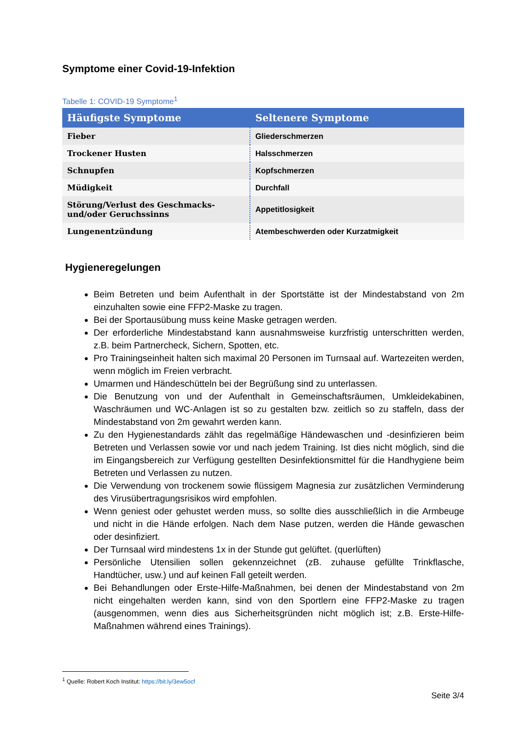Symptome einer Covid-19-Infektion
Tabelle 1: COVID-19 Symptome<sup>1</sup>
| Häufigste Symptome | Seltenere Symptome |
| --- | --- |
| Fieber | Gliederschmerzen |
| Trockener Husten | Halsschmerzen |
| Schnupfen | Kopfschmerzen |
| Müdigkeit | Durchfall |
| Störung/Verlust des Geschmacks- und/oder Geruchssinns | Appetitlosigkeit |
| Lungenentzündung | Atembeschwerden oder Kurzatmigkeit |
Hygieneregelungen
Beim Betreten und beim Aufenthalt in der Sportstätte ist der Mindestabstand von 2m einzuhalten sowie eine FFP2-Maske zu tragen.
Bei der Sportausübung muss keine Maske getragen werden.
Der erforderliche Mindestabstand kann ausnahmsweise kurzfristig unterschritten werden, z.B. beim Partnercheck, Sichern, Spotten, etc.
Pro Trainingseinheit halten sich maximal 20 Personen im Turnsaal auf. Wartezeiten werden, wenn möglich im Freien verbracht.
Umarmen und Händeschütteln bei der Begrüßung sind zu unterlassen.
Die Benutzung von und der Aufenthalt in Gemeinschaftsräumen, Umkleidekabinen, Waschräumen und WC-Anlagen ist so zu gestalten bzw. zeitlich so zu staffeln, dass der Mindestabstand von 2m gewahrt werden kann.
Zu den Hygienestandards zählt das regelmäßige Händewaschen und -desinfizieren beim Betreten und Verlassen sowie vor und nach jedem Training. Ist dies nicht möglich, sind die im Eingangsbereich zur Verfügung gestellten Desinfektionsmittel für die Handhygiene beim Betreten und Verlassen zu nutzen.
Die Verwendung von trockenem sowie flüssigem Magnesia zur zusätzlichen Verminderung des Virusübertragungsrisikos wird empfohlen.
Wenn geniest oder gehustet werden muss, so sollte dies ausschließlich in die Armbeuge und nicht in die Hände erfolgen. Nach dem Nase putzen, werden die Hände gewaschen oder desinfiziert.
Der Turnsaal wird mindestens 1x in der Stunde gut gelüftet. (querlüften)
Persönliche Utensilien sollen gekennzeichnet (zB. zuhause gefüllte Trinkflasche, Handtücher, usw.) und auf keinen Fall geteilt werden.
Bei Behandlungen oder Erste-Hilfe-Maßnahmen, bei denen der Mindestabstand von 2m nicht eingehalten werden kann, sind von den Sportlern eine FFP2-Maske zu tragen (ausgenommen, wenn dies aus Sicherheitsgründen nicht möglich ist; z.B. Erste-Hilfe-Maßnahmen während eines Trainings).
<sup>1</sup> Quelle: Robert Koch Institut: https://bit.ly/3ew5ocf
Seite 3/4